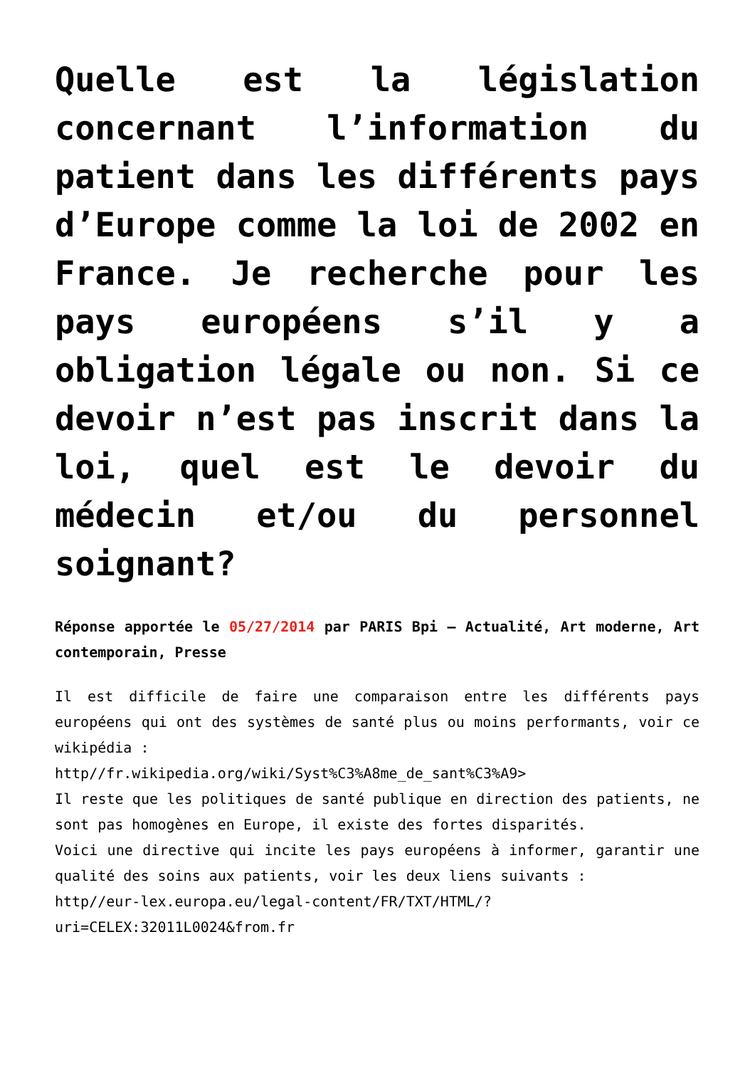Quelle est la législation concernant l’information du patient dans les différents pays d’Europe comme la loi de 2002 en France. Je recherche pour les pays européens s’il y a obligation légale ou non. Si ce devoir n’est pas inscrit dans la loi, quel est le devoir du médecin et/ou du personnel soignant?
Réponse apportée le 05/27/2014 par PARIS Bpi – Actualité, Art moderne, Art contemporain, Presse
Il est difficile de faire une comparaison entre les différents pays européens qui ont des systèmes de santé plus ou moins performants, voir ce wikipédia :
http//fr.wikipedia.org/wiki/Syst%C3%A8me_de_sant%C3%A9>
Il reste que les politiques de santé publique en direction des patients, ne sont pas homogènes en Europe, il existe des fortes disparités.
Voici une directive qui incite les pays européens à informer, garantir une qualité des soins aux patients, voir les deux liens suivants :
http//eur-lex.europa.eu/legal-content/FR/TXT/HTML/?uri=CELEX:32011L0024&from.fr